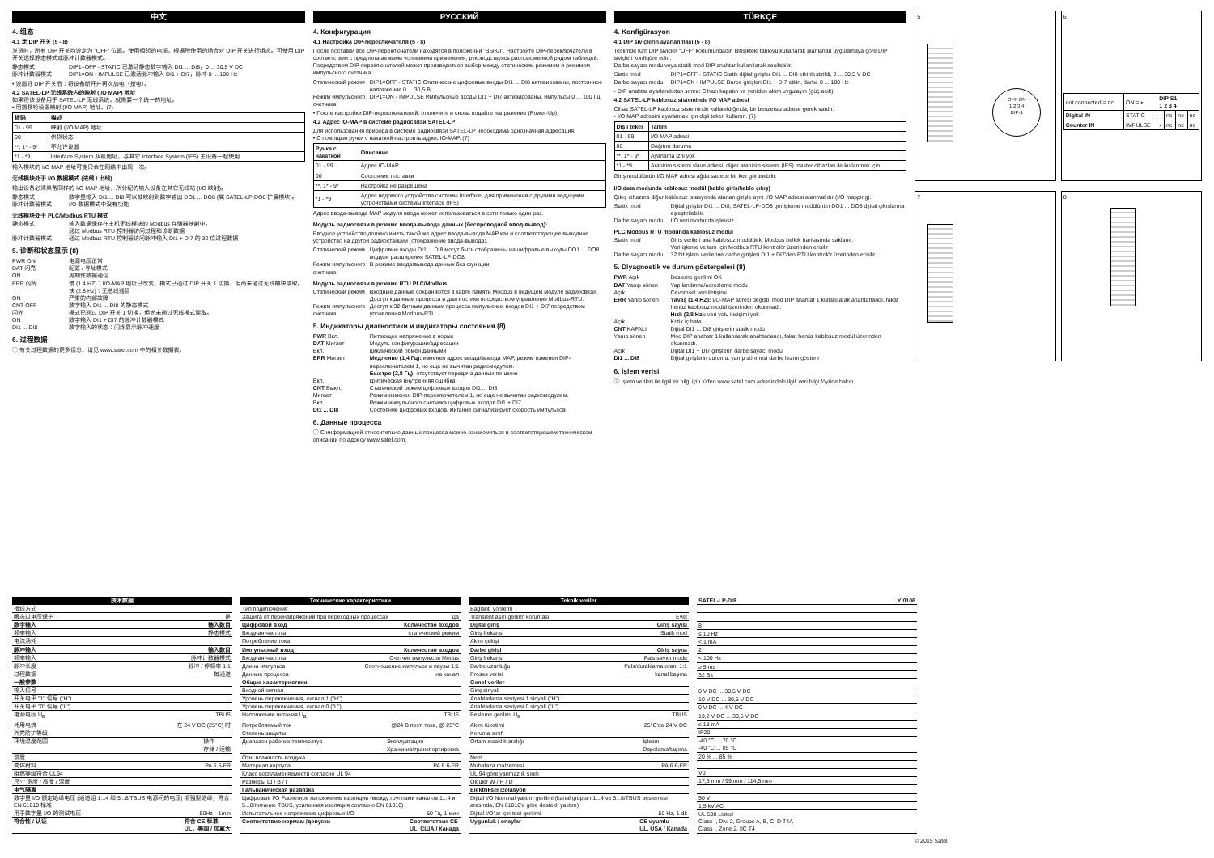中文
4. 组态
4.1 定 DIP 开关 (5 - 8)
发货时，所有 DIP 开关均设定为 "OFF" 位置。使用相邻的电缆，根据所使用的场合对 DIP 开关进行组态。可使用 DIP 开关选择静态模式或脉冲计数器模式。
静态模式 DIP1=OFF - STATIC 已激活静态数字输入 DI1 ... DI8，0 ... 30.5 V DC
脉冲计数器模式 DIP1=ON - IMPULSE 已激活脉冲输入 DI1 + DI7，脉冲 0 ... 100 Hz
• 设置好 DIP 开关后：将设备断开并再次加电（接电）。
4.2 SATEL-LP 无线系统内的映射 (I/O MAP) 地址
如果将该设备用于 SATEL-LP 无线系统，就需要一个统一的地址。
• 用指移轮设置映射 (I/O MAP) 地址。(7)
| 拨码 | 描述 |
| --- | --- |
| 01 - 99 | 映射 (I/O MAP) 地址 |
| 00 | 供货状态 |
| **, 1* - 9* | 不允许设置 |
| *1 - *9 | Interface System 从机地址，与其它 Interface System (IFS) 主设备一起使用 |
输入模块的 I/O MAP 地址可能只会在网络中出现一次。
无线模块处于 I/O 数据模式 (进线 / 出线)
输出设备必须具备同样的 I/O MAP 地址，所分配的输入设备在其它无线站 (I/O 映射)。
静态模式 数字量输入 DI1 ... DI8 可以被映射到数字输出 DO1 ... DO8 (属 SATEL-LP-DO8 扩展模块)。
脉冲计数器模式 I/O 数据模式中没有功能
无线模块处于 PLC/Modbus RTU 模式
静态模式 输入数据保存在主机无线模块的 Modbus 存储器映射中。
通过 Modbus RTU 控制器访问过程和诊断数据
脉冲计数器模式 通过 Modbus RTU 控制器访问脉冲输入 DI1 + DI7 的 32 位过程数据
5. 诊断和状态显示 (8)
PWR ON 电源电压正常
DAT 闪亮 配置 / 寻址模式
ON 周期性数据通信
ERR 闪光 慢 (1.4 HZ)：I/O-MAP 地址已改变，模式已通过 DIP 开关 1 切换，但尚未通过无线模块读取。
快 (2.8 Hz)：无总线通信
ON 严重的内部故障
CNT OFF 数字输入 DI1 ... DI8 的静态模式
闪光 模式已通过 DIP 开关 1 切换，但尚未通过无线模式读取。
ON 数字输入 DI1 + DI7 的脉冲计数器模式
DI1 ... DI8 数字输入的状态：闪烁显示脉冲速度
6. 过程数据
ⓘ 有关过程数据的更多信息，请见 www.satel.com 中的相关数据表。
РУССКИЙ
4. Конфигурация
4.1 Настройка DIP-переключателя (5 - 8)
После поставки все DIP-переключатели находятся в положении "ВЫКЛ". Настройте DIP-переключатели в соответствии с предполагаемыми условиями применения, руководствуясь расположенной рядом таблицей.
Посредством DIP-переключателей может производиться выбор между статическим режимом и режимом импульсного счетчика.
Статический режим DIP1=OFF - STATIC Статические цифровые входы DI1 ... DI8 активированы, постоянное напряжение 0 ... 30,5 В
Режим импульсного счетчика DIP1=ON - IMPULSE Импульсные входы DI1 + DI7 активированы, импульсы 0 ... 100 Гц
• После настройки DIP-переключателей: отключите и снова подайте напряжение (Power-Up).
4.2 Адрес IO-MAP в системе радиосвязи SATEL-LP
Для использования прибора в системе радиосвязи SATEL-LP необходима однозначная адресация.
• С помощью ручки с накаткой настроить адрес IO-MAP. (7)
| Ручка с накаткой | Описание |
| --- | --- |
| 01 - 99 | Адрес IO-MAP |
| 00 | Состояние поставки |
| **, 1* - 9* | Настройка не разрешена |
| *1 - *9 | Адрес ведомого устройства системы Interface, для применения с другими ведущими устройствами системы Interface (IFS) |
Адрес ввода-вывода MAP модуля ввода может использоваться в сети только один раз.
Модуль радиосвязи в режиме ввода-вывода данных (беспроводной ввод-вывод):
Вводное устройство должно иметь такой же адрес ввода-вывода MAP как и соответствующее выводное устройство на другой радиостанции (отображение ввода-вывода).
Статический режим Цифровые входы DI1 ... DI8 могут быть отображены на цифровые выходы DO1 ... DO8 модуля расширения SATEL-LP-DO8.
Режим импульсного счетчика В режиме ввода/вывода данных без функции
Модуль радиосвязи в режиме RTU PLC/Modbus
Статический режим Входные данные сохраняются в карте памяти Modbus в ведущем модуле радиосвязи.
Доступ к данным процесса и диагностики посредством управления Modbus-RTU.
Режим импульсного счетчика Доступ к 32-битным данным процесса импульсных входов DI1 + DI7 посредством управления Modbus-RTU.
5. Индикаторы диагностики и индикаторы состояния (8)
PWR Вкл. Питающее напряжение в норме
DAT Мигает Модуль конфигурации/адресации
Вкл. циклический обмен данными
ERR Мигает Медленно (1,4 Гц): изменен адрес ввода/вывода MAP, режим изменен DIP-переключателем 1, но еще не вычитан радиомодулем.
Быстро (2,8 Гц): отсутствует передача данных по шине
Вкл. критическая внутренняя ошибка
CNT Выкл. Статический режим цифровых входов DI1 ... DI8
Мигает Режим изменен DIP-переключателем 1, но еще не вычитан радиомодулем.
Вкл. Режим импульсного счетчика цифровых входов DI1 + DI7
DI1 ... DI8 Состояние цифровых входов, мигание сигнализирует скорость импульсов
6. Данные процесса
ⓘ С информацией относительно данных процесса можно ознакомиться в соответствующем техническом описании по адресу www.satel.com.
TÜRKÇE
4. Konfigürasyon
4.1 DIP siviçlerin ayarlanması (5 - 8)
Teslimde tüm DIP siviçler "OFF" konumundadır. Bitişikteki tabloyu kullanarak planlanan uygulamaya göre DIP siviçleri konfigüre edin.
Darbe sayacı modu veya statik mod DIP anahtar kullanılarak seçilebilir.
Statik mod DIP1=OFF - STATIC Statik dijital girişler DI1 ... DI8 etkinleştirildi, 0 ... 30,5 V DC
Darbe sayacı modu DIP1=ON - IMPULSE Darbe girişleri DI1 + DI7 etkin, darbe 0 ... 100 Hz
• DIP anahtar ayarlandıktan sonra: Cihazı kapatın ve yeniden akım uygulayın (güç açık)
4.2 SATEL-LP kablosuz sisteminde I/O MAP adresi
Cihaz SATEL-LP kablosuz sisteminde kullanıldığında, bir benzersiz adrese gerek vardır.
• I/O MAP adresini ayarlamak için dişli tekeri kullanın. (7)
| Dişli teker | Tanım |
| --- | --- |
| 01 - 99 | I/O MAP adresi |
| 00 | Dağıtım durumu |
| **, 1* - 9* | Ayarlama izni yok |
| *1 - *9 | Arabirim sistemi slave adresi, diğer arabirim sistemi (IFS) master cihazları ile kullanmak için |
Giriş modülünün I/O MAP adresi ağda sadece bir kez görünebilir.
I/O data modunda kablosuz modül (kablo giriş/kablo çıkış)
Çıkış cihazına diğer kablosuz istasyonda atanan girişle aynı I/O MAP adresi atanmalıdır (I/O mapping).
Statik mod Dijital girişler DI1 ... DI8, SATEL-LP-DO8 genişleme modülünün DO1 ... DO8 dijital çıkışlarına eşleştirilebilir.
Darbe sayacı modu I/O veri modunda işlevsiz
PLC/Modbus RTU modunda kablosuz modül
Statik mod Giriş verileri ana kablosuz modüldeki Modbus bellek haritasında saklanır.
Veri işleme ve tanı için Modbus RTU kontrolör üzerinden erişilir
Darbe sayacı modu 32 bit işlem verilerine darbe girişleri DI1 + DI7'den RTU kontrolör üzerinden erişilir
5. Diyagnostik ve durum göstergeleri (8)
PWR Açık Besleme gerilimi OK
DAT Yanıp sönen Yapılandırma/adresleme modu
Açık Çevrimsel veri iletişimi
ERR Yanıp sönen Yavaş (1,4 HZ): I/O-MAP adresi değişti, mod DIP anahtar 1 kullanılarak anahtarlandı, fakat henüz kablosuz modül üzerinden okunmadı.
Hızlı (2,8 Hz): veri yolu iletişimi yok
Açık Kritik iç hata
CNT KAPALI Dijital DI1 ... DI8 girişlerin statik modu
Yanıp sönen Mod DIP anahtar 1 kullanılarak anahtarlandı, fakat henüz kablosuz modül üzerinden okunmadı.
Açık Dijital DI1 + DI7 girişlerin darbe sayacı modu
DI1 ... DI8 Dijital girişlerin durumu: yanıp sönmesi darbe hızını gösterir
6. İşlem verisi
ⓘ İşlem verileri ile ilgili ek bilgi için lütfen www.satel.com adresindeki ilgili veri bilgi föyüne bakın.
5
OFF ON
1 2 3 4
DIP-1
6
| not connected = nc | ON = ▪ | DIP S1 1 2 3 4 | | | |
| Digital IN | STATIC | | nc | nc | nc |
| Counter IN | IMPULSE | ▪ | nc | nc | nc |
7
8
| 技术数据 |
| 接线方式 |
| 瞬态过电压保护 是 |
| 数字输入 输入数目 |
| 频率输入 静态模式 |
| 电流消耗 |
| 脉冲输入 输入数目 |
| 频率输入 脉冲计数器模式 |
| 脉冲长度 脉冲 / 停顿率 1:1 |
| 过程数据 每通道 |
| 一般参数 |
| 输入信号 |
| 开关电平 "1" 信号 ("H") |
| 开关电平 "0" 信号 ("L") |
| 电源电压 U<sub>B</sub> TBUS |
| 耗用电流 在 24 V DC (25°C) 时 |
| 外壳防护等级 |
| 环境温度范围 操作 存储 / 运输 |
| 湿度 |
| 壳体材料 PA 6.6-FR |
| 阻燃等级符合 UL94 |
| 尺寸 宽度 / 高度 / 深度 |
| 电气隔离 |
| 数字量 I/O 额定绝缘电压 (通道组 1...4 和 5...8/TBUS 电源间的电压) 增强型绝缘，符合 EN 61010 标准 |
| 用于数字量 I/O 的测试电压 50Hz，1min |
| 符合性 / 认证 符合 CE 标准 UL，美国 / 加拿大 |
| Технические характеристики |
| Тип подключения |
| Защита от перенапряжений при переходных процессах Да |
| Цифровой вход Количество входов |
| Входная частота статический режим |
| Потребление тока |
| Импульсный вход Количество входов |
| Входная частота Счетчик импульсов Modus |
| Длина импульса Соотношение импульса и паузы 1:1 |
| Данные процесса на канал |
| Общие характеристики |
| Входной сигнал |
| Уровень переключения, сигнал 1 ("H") |
| Уровень переключения, сигнал 0 ("L") |
| Напряжение питания U<sub>B</sub> TBUS |
| Потребляемый ток @24 В пост. тока, @ 25°C |
| Степень защиты |
| Диапазон рабочих температур Эксплуатация Хранение/транспортировка |
| Отн. влажность воздуха |
| Материал корпуса PA 6.6-FR |
| Класс воспламеняемости согласно UL 94 |
| Размеры Ш / В / Г |
| Гальваническая развязка |
| Цифровые I/O Расчетное напряжение изоляции (между группами каналов 1...4 и 5...8/питание TBUS, усиленная изоляция согласно EN 61010) |
| Испытательное напряжение цифровых I/O 50 Гц, 1 мин |
| Соответствие нормам /допуски Соответствие CE UL, США / Канада |
| Teknik veriler |
| Bağlantı yöntemi |
| Transient aşırı gerilim koruması Evet |
| Dijital giriş Giriş sayısı |
| Giriş frekansı Statik mod |
| Akım çekişi |
| Darbe girişi Giriş sayısı |
| Giriş frekansı Pals sayıcı modu |
| Darbe uzunluğu Pals/duraklama oranı 1:1 |
| Proses verisi kanal başına |
| Genel veriler |
| Giriş sinyali |
| Anahtarlama seviyesi 1 sinyali ("H") |
| Anahtarlama seviyesi 0 sinyali ("L") |
| Besleme gerilimi U<sub>B</sub> TBUS |
| Akım tüketimi 25°C'de 24 V DC |
| Koruma sınıfı |
| Ortam sıcaklık aralığı İşletim Depolama/taşıma |
| Nem |
| Muhafaza malzemesi PA 6.6-FR |
| UL 94 göre yanmazlık sınıfı |
| Ölçüler W / H / D |
| Elektriksel izolasyon |
| Dijital I/O Nominal yalıtım gerilimi (kanal grupları 1...4 ve 5...8/TBUS beslemesi arasında, EN 61010'e göre destekli yalıtım) |
| Dijital I/O'lar için test gerilimi 50 Hz, 1 dk |
| Uygunluk / onaylar CE uyumlu UL, USA / Kanada |
| SATEL-LP-DI8 YI0106 |
| 8 |
| ≤ 10 Hz |
| < 1 mA |
| 2 |
| < 100 Hz |
| ≥ 5 ms |
| 32 Bit |
| 0 V DC ... 30,5 V DC |
| 10 V DC ... 30,5 V DC |
| 0 V DC ... 4 V DC |
| 19,2 V DC ... 30,5 V DC |
| ≤ 18 mA |
| IP20 |
| -40 °C ... 70 °C -40 °C ... 85 °C |
| 20 % ... 85 % |
| V0 |
| 17,5 mm / 99 mm / 114,5 mm |
| 50 V |
| 1,5 kV AC |
| UL 508 Listed Class I, Div. 2, Groups A, B, C, D T4A Class I, Zone 2, IIC T4 |
© 2015 Satel